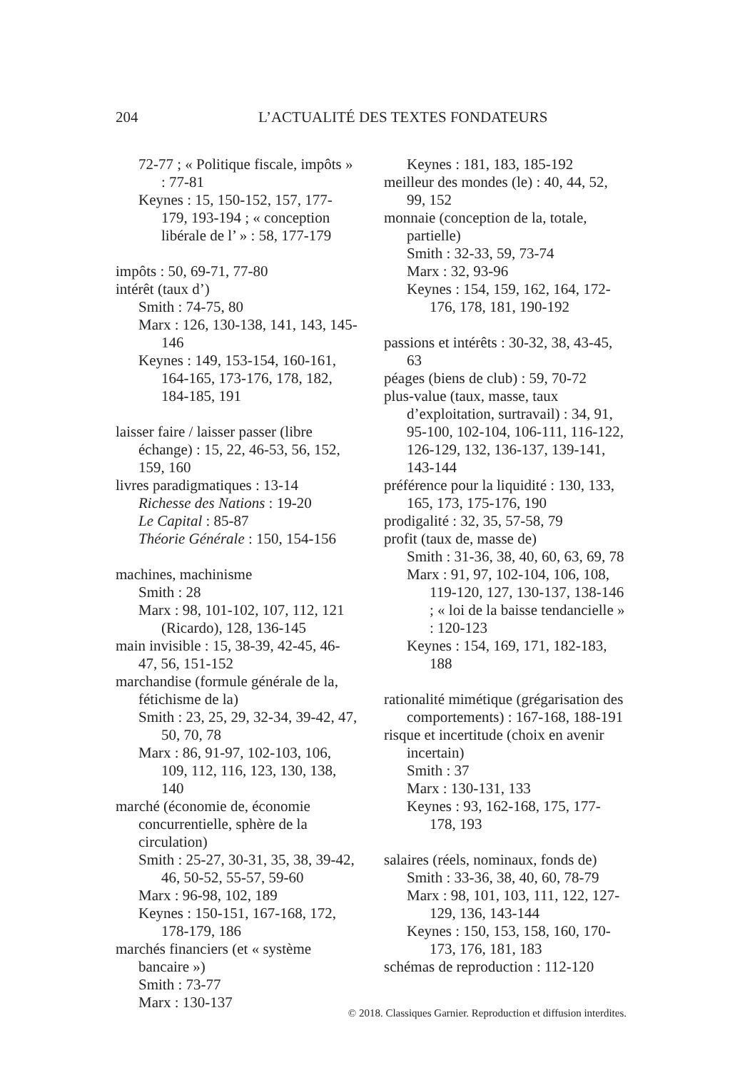204 L’ACTUALITÉ DES TEXTES FONDATEURS
72-77 ; « Politique fiscale, impôts » : 77-81
Keynes : 15, 150-152, 157, 177-179, 193-194 ; « conception libérale de l’ » : 58, 177-179
impôts : 50, 69-71, 77-80
intérêt (taux d’)
Smith : 74-75, 80
Marx : 126, 130-138, 141, 143, 145-146
Keynes : 149, 153-154, 160-161, 164-165, 173-176, 178, 182, 184-185, 191
laisser faire / laisser passer (libre échange) : 15, 22, 46-53, 56, 152, 159, 160
livres paradigmatiques : 13-14
Richesse des Nations : 19-20
Le Capital : 85-87
Théorie Générale : 150, 154-156
machines, machinisme
Smith : 28
Marx : 98, 101-102, 107, 112, 121 (Ricardo), 128, 136-145
main invisible : 15, 38-39, 42-45, 46-47, 56, 151-152
marchandise (formule générale de la, fétichisme de la)
Smith : 23, 25, 29, 32-34, 39-42, 47, 50, 70, 78
Marx : 86, 91-97, 102-103, 106, 109, 112, 116, 123, 130, 138, 140
marché (économie de, économie concurrentielle, sphère de la circulation)
Smith : 25-27, 30-31, 35, 38, 39-42, 46, 50-52, 55-57, 59-60
Marx : 96-98, 102, 189
Keynes : 150-151, 167-168, 172, 178-179, 186
marchés financiers (et « système bancaire »)
Smith : 73-77
Marx : 130-137
Keynes : 181, 183, 185-192
meilleur des mondes (le) : 40, 44, 52, 99, 152
monnaie (conception de la, totale, partielle)
Smith : 32-33, 59, 73-74
Marx : 32, 93-96
Keynes : 154, 159, 162, 164, 172-176, 178, 181, 190-192
passions et intérêts : 30-32, 38, 43-45, 63
péages (biens de club) : 59, 70-72
plus-value (taux, masse, taux d’exploitation, surtravail) : 34, 91, 95-100, 102-104, 106-111, 116-122, 126-129, 132, 136-137, 139-141, 143-144
préférence pour la liquidité : 130, 133, 165, 173, 175-176, 190
prodigalité : 32, 35, 57-58, 79
profit (taux de, masse de)
Smith : 31-36, 38, 40, 60, 63, 69, 78
Marx : 91, 97, 102-104, 106, 108, 119-120, 127, 130-137, 138-146 ; « loi de la baisse tendancielle » : 120-123
Keynes : 154, 169, 171, 182-183, 188
rationalité mimétique (grégarisation des comportements) : 167-168, 188-191
risque et incertitude (choix en avenir incertain)
Smith : 37
Marx : 130-131, 133
Keynes : 93, 162-168, 175, 177-178, 193
salaires (réels, nominaux, fonds de)
Smith : 33-36, 38, 40, 60, 78-79
Marx : 98, 101, 103, 111, 122, 127-129, 136, 143-144
Keynes : 150, 153, 158, 160, 170-173, 176, 181, 183
schémas de reproduction : 112-120
© 2018. Classiques Garnier. Reproduction et diffusion interdites.